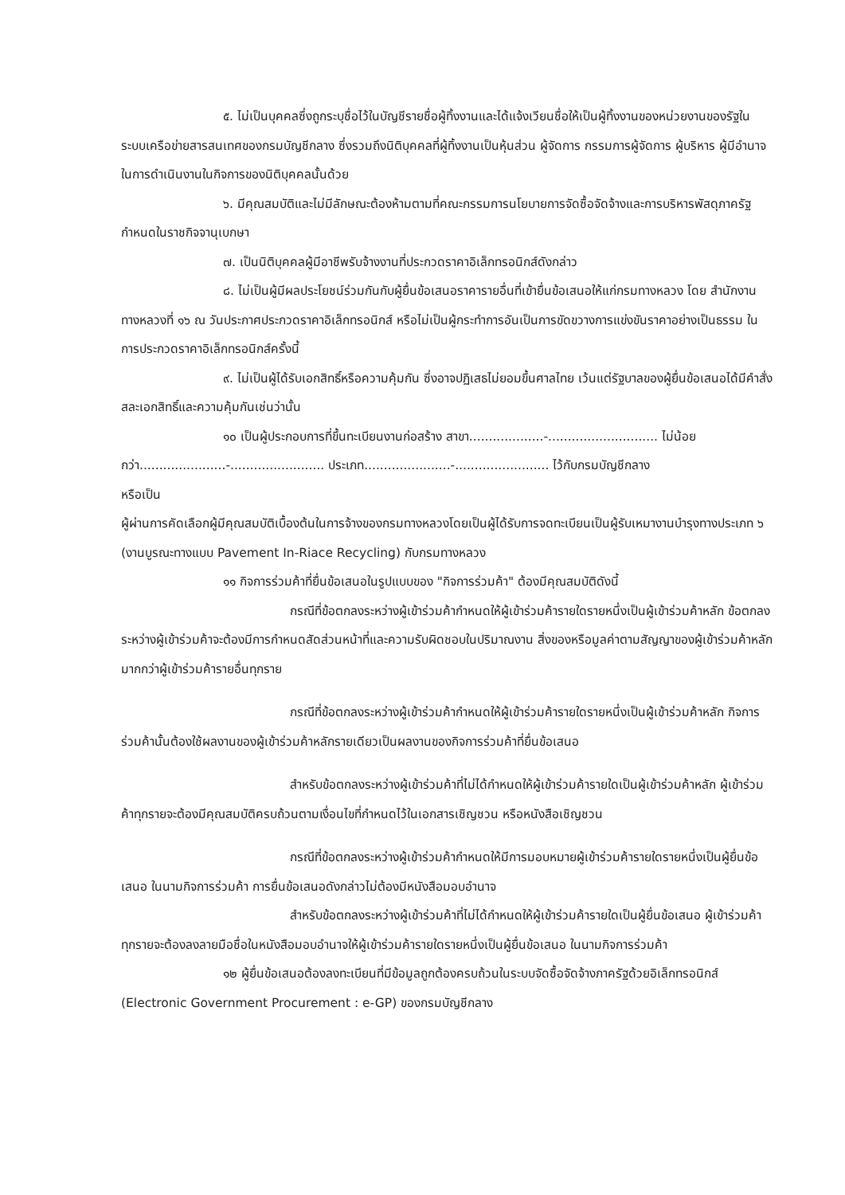๕. ไม่เป็นบุคคลซึ่งถูกระบุชื่อไว้ในบัญชีรายชื่อผู้ทิ้งงานและได้แจ้งเวียนชื่อให้เป็นผู้ทิ้งงานของหน่วยงานของรัฐในระบบเครือข่ายสารสนเทศของกรมบัญชีกลาง ซึ่งรวมถึงนิติบุคคลที่ผู้ทิ้งงานเป็นหุ้นส่วน ผู้จัดการ กรรมการผู้จัดการ ผู้บริหาร ผู้มีอำนาจในการดำเนินงานในกิจการของนิติบุคคลนั้นด้วย
๖. มีคุณสมบัติและไม่มีลักษณะต้องห้ามตามที่คณะกรรมการนโยบายการจัดซื้อจัดจ้างและการบริหารพัสดุภาครัฐกำหนดในราชกิจจานุเบกษา
๗. เป็นนิติบุคคลผู้มีอาชีพรับจ้างงานที่ประกวดราคาอิเล็กทรอนิกส์ดังกล่าว
๘. ไม่เป็นผู้มีผลประโยชน์ร่วมกันกับผู้ยื่นข้อเสนอราคารายอื่นที่เข้ายื่นข้อเสนอให้แก่กรมทางหลวง โดย สำนักงานทางหลวงที่ ๑๖ ณ วันประกาศประกวดราคาอิเล็กทรอนิกส์ หรือไม่เป็นผู้กระทำการอันเป็นการขัดขวางการแข่งขันราคาอย่างเป็นธรรม ในการประกวดราคาอิเล็กทรอนิกส์ครั้งนี้
๙. ไม่เป็นผู้ได้รับเอกสิทธิ์หรือความคุ้มกัน ซึ่งอาจปฏิเสธไม่ยอมขึ้นศาลไทย เว้นแต่รัฐบาลของผู้ยื่นข้อเสนอได้มีคำสั่งสละเอกสิทธิ์และความคุ้มกันเช่นว่านั้น
๑๐ เป็นผู้ประกอบการที่ขึ้นทะเบียนงานก่อสร้าง สาขา...................-............................ ไม่น้อยกว่า......................-........................ ประเภท......................-........................ ไว้กับกรมบัญชีกลาง
หรือเป็น
ผู้ผ่านการคัดเลือกผู้มีคุณสมบัติเบื้องต้นในการจ้างของกรมทางหลวงโดยเป็นผู้ได้รับการจดทะเบียนเป็นผู้รับเหมางานบำรุงทางประเภท ๖ (งานบูรณะทางแบบ Pavement In-Riace Recycling) กับกรมทางหลวง
๑๑ กิจการร่วมค้าที่ยื่นข้อเสนอในรูปแบบของ "กิจการร่วมค้า" ต้องมีคุณสมบัติดังนี้
กรณีที่ข้อตกลงระหว่างผู้เข้าร่วมค้ากำหนดให้ผู้เข้าร่วมค้ารายใดรายหนึ่งเป็นผู้เข้าร่วมค้าหลัก ข้อตกลงระหว่างผู้เข้าร่วมค้าจะต้องมีการกำหนดสัดส่วนหน้าที่และความรับผิดชอบในปริมาณงาน สิ่งของหรือมูลค่าตามสัญญาของผู้เข้าร่วมค้าหลักมากกว่าผู้เข้าร่วมค้ารายอื่นทุกราย
กรณีที่ข้อตกลงระหว่างผู้เข้าร่วมค้ากำหนดให้ผู้เข้าร่วมค้ารายใดรายหนึ่งเป็นผู้เข้าร่วมค้าหลัก กิจการร่วมค้านั้นต้องใช้ผลงานของผู้เข้าร่วมค้าหลักรายเดียวเป็นผลงานของกิจการร่วมค้าที่ยื่นข้อเสนอ
สำหรับข้อตกลงระหว่างผู้เข้าร่วมค้าที่ไม่ได้กำหนดให้ผู้เข้าร่วมค้ารายใดเป็นผู้เข้าร่วมค้าหลัก ผู้เข้าร่วมค้าทุกรายจะต้องมีคุณสมบัติครบถ้วนตามเงื่อนไขที่กำหนดไว้ในเอกสารเชิญชวน หรือหนังสือเชิญชวน
กรณีที่ข้อตกลงระหว่างผู้เข้าร่วมค้ากำหนดให้มีการมอบหมายผู้เข้าร่วมค้ารายใดรายหนึ่งเป็นผู้ยื่นข้อเสนอ ในนามกิจการร่วมค้า การยื่นข้อเสนอดังกล่าวไม่ต้องมีหนังสือมอบอำนาจ
สำหรับข้อตกลงระหว่างผู้เข้าร่วมค้าที่ไม่ได้กำหนดให้ผู้เข้าร่วมค้ารายใดเป็นผู้ยื่นข้อเสนอ ผู้เข้าร่วมค้าทุกรายจะต้องลงลายมือชื่อในหนังสือมอบอำนาจให้ผู้เข้าร่วมค้ารายใดรายหนึ่งเป็นผู้ยื่นข้อเสนอ ในนามกิจการร่วมค้า
๑๒ ผู้ยื่นข้อเสนอต้องลงทะเบียนที่มีข้อมูลถูกต้องครบถ้วนในระบบจัดซื้อจัดจ้างภาครัฐด้วยอิเล็กทรอนิกส์ (Electronic Government Procurement : e-GP) ของกรมบัญชีกลาง